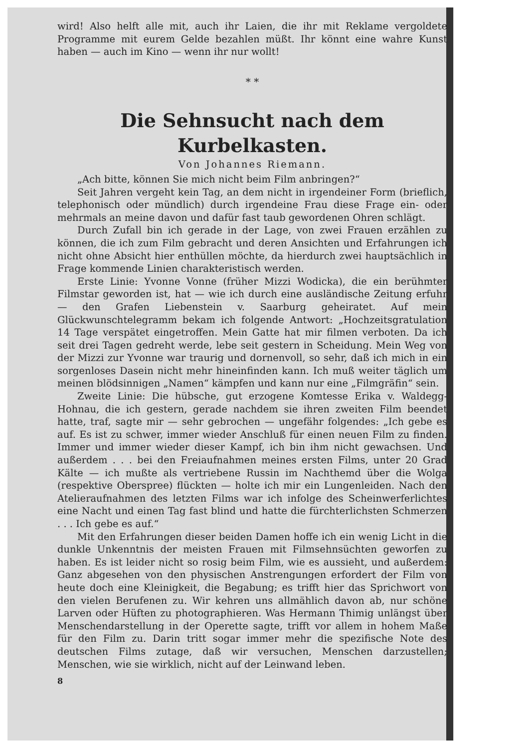wird! Also helft alle mit, auch ihr Laien, die ihr mit Reklame vergoldete Programme mit eurem Gelde bezahlen müßt. Ihr könnt eine wahre Kunst haben — auch im Kino — wenn ihr nur wollt!
* *
Die Sehnsucht nach dem Kurbelkasten.
Von Johannes Riemann.
„Ach bitte, können Sie mich nicht beim Film anbringen?“
Seit Jahren vergeht kein Tag, an dem nicht in irgendeiner Form (brieflich, telephonisch oder mündlich) durch irgendeine Frau diese Frage ein- oder mehrmals an meine davon und dafür fast taub gewordenen Ohren schlägt.
Durch Zufall bin ich gerade in der Lage, von zwei Frauen erzählen zu können, die ich zum Film gebracht und deren Ansichten und Erfahrungen ich nicht ohne Absicht hier enthüllen möchte, da hierdurch zwei hauptsächlich in Frage kommende Linien charakteristisch werden.
Erste Linie: Yvonne Vonne (früher Mizzi Wodicka), die ein berühmter Filmstar geworden ist, hat — wie ich durch eine ausländische Zeitung erfuhr — den Grafen Liebenstein v. Saarburg geheiratet. Auf mein Glückwunschtelegramm bekam ich folgende Antwort: „Hochzeitsgratulation 14 Tage verspätet eingetroffen. Mein Gatte hat mir filmen verboten. Da ich seit drei Tagen gedreht werde, lebe seit gestern in Scheidung. Mein Weg von der Mizzi zur Yvonne war traurig und dornenvoll, so sehr, daß ich mich in ein sorgenloses Dasein nicht mehr hineinfinden kann. Ich muß weiter täglich um meinen blödsinnigen „Namen“ kämpfen und kann nur eine „Filmgräfin“ sein.
Zweite Linie: Die hübsche, gut erzogene Komtesse Erika v. Waldegg-Hohnau, die ich gestern, gerade nachdem sie ihren zweiten Film beendet hatte, traf, sagte mir — sehr gebrochen — ungefähr folgendes: „Ich gebe es auf. Es ist zu schwer, immer wieder Anschluß für einen neuen Film zu finden. Immer und immer wieder dieser Kampf, ich bin ihm nicht gewachsen. Und außerdem . . . bei den Freiaufnahmen meines ersten Films, unter 20 Grad Kälte — ich mußte als vertriebene Russin im Nachthemd über die Wolga (respektive Oberspree) flückten — holte ich mir ein Lungenleiden. Nach den Atelieraufnahmen des letzten Films war ich infolge des Scheinwerferlichtes eine Nacht und einen Tag fast blind und hatte die fürchterlichsten Schmerzen . . . Ich gebe es auf.“
Mit den Erfahrungen dieser beiden Damen hoffe ich ein wenig Licht in die dunkle Unkenntnis der meisten Frauen mit Filmsehnsüchten geworfen zu haben. Es ist leider nicht so rosig beim Film, wie es aussieht, und außerdem: Ganz abgesehen von den physischen Anstrengungen erfordert der Film von heute doch eine Kleinigkeit, die Begabung; es trifft hier das Sprichwort von den vielen Berufenen zu. Wir kehren uns allmählich davon ab, nur schöne Larven oder Hüften zu photographieren. Was Hermann Thimig unlängst über Menschendarstellung in der Operette sagte, trifft vor allem in hohem Maße für den Film zu. Darin tritt sogar immer mehr die spezifische Note des deutschen Films zutage, daß wir versuchen, Menschen darzustellen; Menschen, wie sie wirklich, nicht auf der Leinwand leben.
8